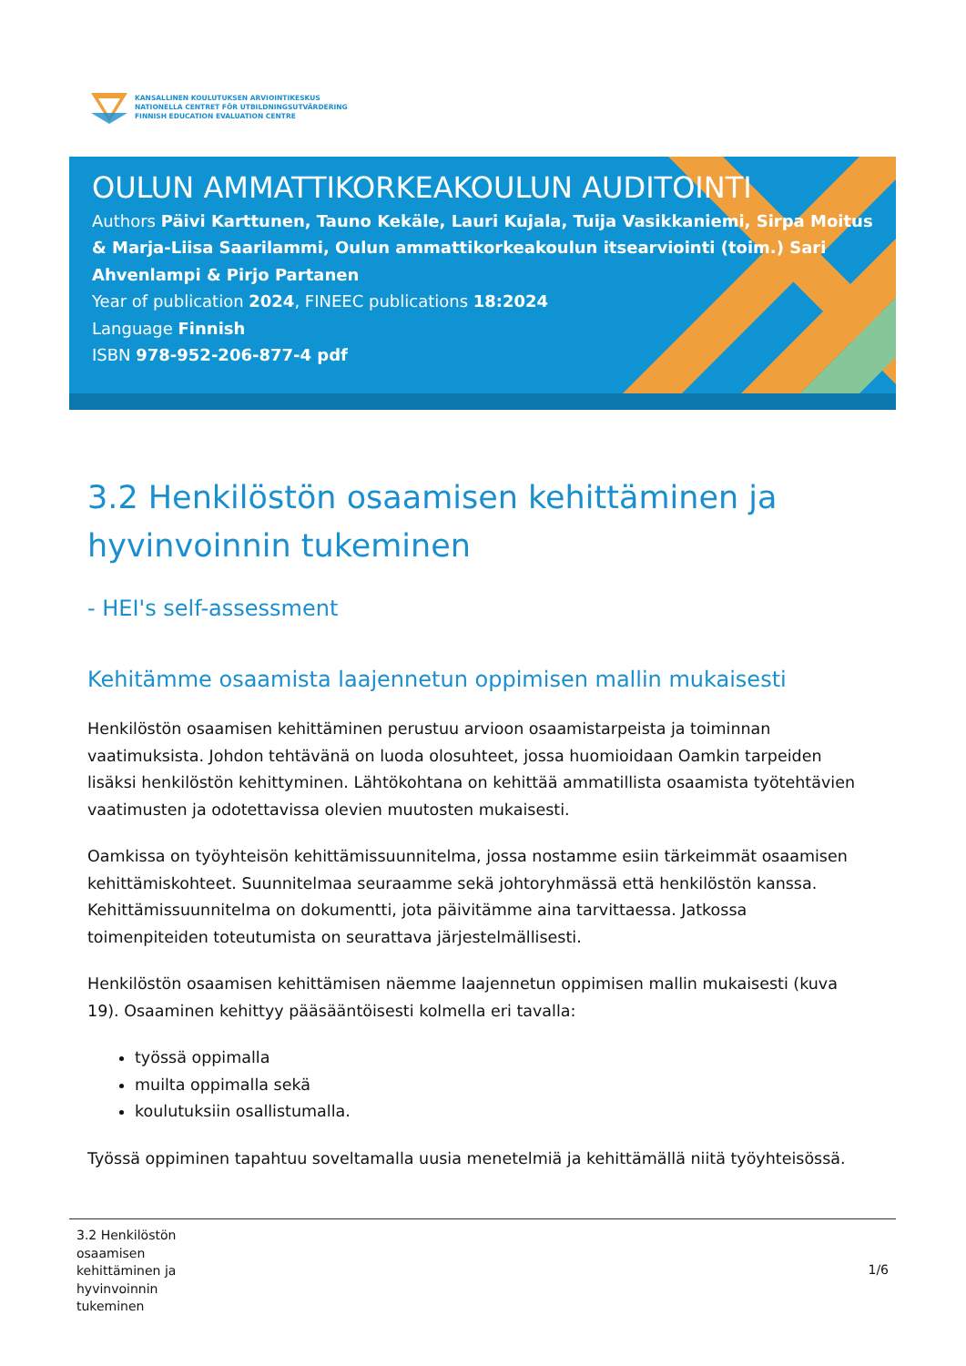KANSALLINEN KOULUTUKSEN ARVIOINTIKESKUS
NATIONELLA CENTRET FÖR UTBILDNINGSUTVÄRDERING
FINNISH EDUCATION EVALUATION CENTRE
OULUN AMMATTIKORKEAKOULUN AUDITOINTI
Authors Päivi Karttunen, Tauno Kekäle, Lauri Kujala, Tuija Vasikkaniemi, Sirpa Moitus & Marja-Liisa Saarilammi, Oulun ammattikorkeakoulun itsearviointi (toim.) Sari Ahvenlampi & Pirjo Partanen
Year of publication 2024, FINEEC publications 18:2024
Language Finnish
ISBN 978-952-206-877-4 pdf
3.2 Henkilöstön osaamisen kehittäminen ja hyvinvoinnin tukeminen
- HEI's self-assessment
Kehitämme osaamista laajennetun oppimisen mallin mukaisesti
Henkilöstön osaamisen kehittäminen perustuu arvioon osaamistarpeista ja toiminnan vaatimuksista. Johdon tehtävänä on luoda olosuhteet, jossa huomioidaan Oamkin tarpeiden lisäksi henkilöstön kehittyminen. Lähtökohtana on kehittää ammatillista osaamista työtehtävien vaatimusten ja odotettavissa olevien muutosten mukaisesti.
Oamkissa on työyhteisön kehittämissuunnitelma, jossa nostamme esiin tärkeimmät osaamisen kehittämiskohteet. Suunnitelmaa seuraamme sekä johtoryhmässä että henkilöstön kanssa. Kehittämissuunnitelma on dokumentti, jota päivitämme aina tarvittaessa. Jatkossa toimenpiteiden toteutumista on seurattava järjestelmällisesti.
Henkilöstön osaamisen kehittämisen näemme laajennetun oppimisen mallin mukaisesti (kuva 19). Osaaminen kehittyy pääsääntöisesti kolmella eri tavalla:
työssä oppimalla
muilta oppimalla sekä
koulutuksiin osallistumalla.
Työssä oppiminen tapahtuu soveltamalla uusia menetelmiä ja kehittämällä niitä työyhteisössä.
3.2 Henkilöstön
osaamisen
kehittäminen ja
hyvinvoinnin
tukeminen
1/6